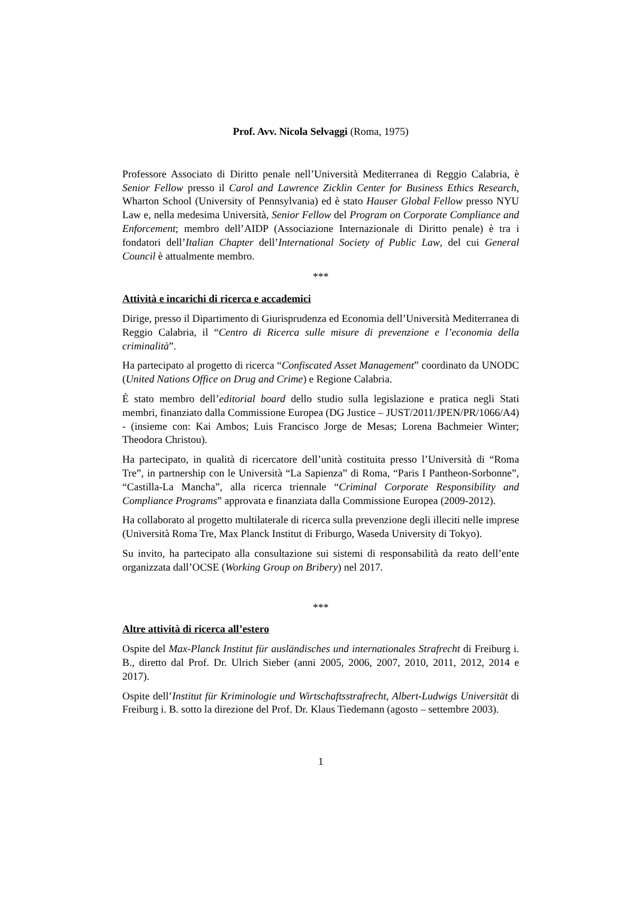Prof. Avv. Nicola Selvaggi (Roma, 1975)
Professore Associato di Diritto penale nell’Università Mediterranea di Reggio Calabria, è Senior Fellow presso il Carol and Lawrence Zicklin Center for Business Ethics Research, Wharton School (University of Pennsylvania) ed è stato Hauser Global Fellow presso NYU Law e, nella medesima Università, Senior Fellow del Program on Corporate Compliance and Enforcement; membro dell’AIDP (Associazione Internazionale di Diritto penale) è tra i fondatori dell’Italian Chapter dell’International Society of Public Law, del cui General Council è attualmente membro.
***
Attività e incarichi di ricerca e accademici
Dirige, presso il Dipartimento di Giurisprudenza ed Economia dell’Università Mediterranea di Reggio Calabria, il “Centro di Ricerca sulle misure di prevenzione e l’economia della criminalità”.
Ha partecipato al progetto di ricerca “Confiscated Asset Management” coordinato da UNODC (United Nations Office on Drug and Crime) e Regione Calabria.
È stato membro dell’editorial board dello studio sulla legislazione e pratica negli Stati membri, finanziato dalla Commissione Europea (DG Justice – JUST/2011/JPEN/PR/1066/A4) - (insieme con: Kai Ambos; Luis Francisco Jorge de Mesas; Lorena Bachmeier Winter; Theodora Christou).
Ha partecipato, in qualità di ricercatore dell’unità costituita presso l’Università di “Roma Tre”, in partnership con le Università “La Sapienza” di Roma, “Paris I Pantheon-Sorbonne”, “Castilla-La Mancha”, alla ricerca triennale “Criminal Corporate Responsibility and Compliance Programs” approvata e finanziata dalla Commissione Europea (2009-2012).
Ha collaborato al progetto multilaterale di ricerca sulla prevenzione degli illeciti nelle imprese (Università Roma Tre, Max Planck Institut di Friburgo, Waseda University di Tokyo).
Su invito, ha partecipato alla consultazione sui sistemi di responsabilità da reato dell’ente organizzata dall’OCSE (Working Group on Bribery) nel 2017.
***
Altre attività di ricerca all’estero
Ospite del Max-Planck Institut für ausländisches und internationales Strafrecht di Freiburg i. B., diretto dal Prof. Dr. Ulrich Sieber (anni 2005, 2006, 2007, 2010, 2011, 2012, 2014 e 2017).
Ospite dell’Institut für Kriminologie und Wirtschaftsstrafrecht, Albert-Ludwigs Universität di Freiburg i. B. sotto la direzione del Prof. Dr. Klaus Tiedemann (agosto – settembre 2003).
1